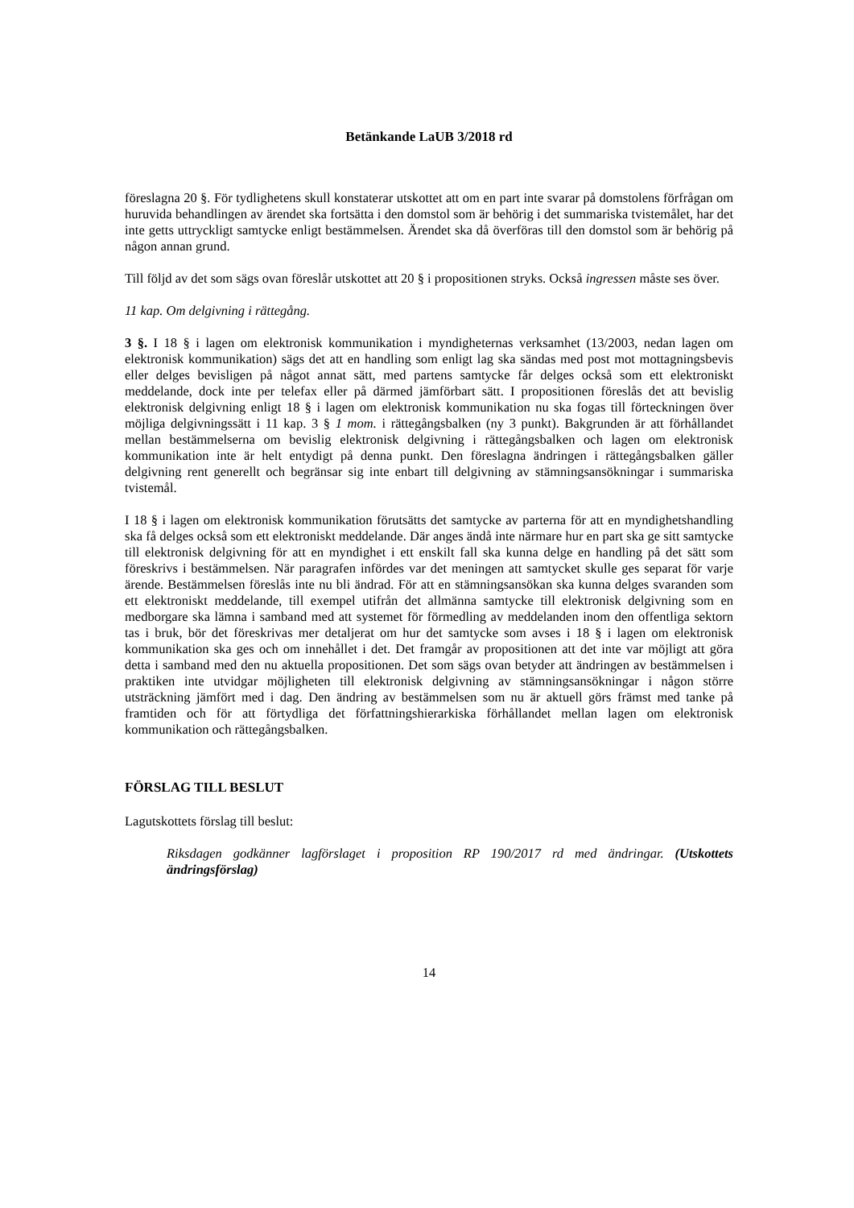Betänkande LaUB 3/2018 rd
föreslagna 20 §. För tydlighetens skull konstaterar utskottet att om en part inte svarar på domstolens förfrågan om huruvida behandlingen av ärendet ska fortsätta i den domstol som är behörig i det summariska tvistemålet, har det inte getts uttryckligt samtycke enligt bestämmelsen. Ärendet ska då överföras till den domstol som är behörig på någon annan grund.
Till följd av det som sägs ovan föreslår utskottet att 20 § i propositionen stryks. Också ingressen måste ses över.
11 kap. Om delgivning i rättegång.
3 §. I 18 § i lagen om elektronisk kommunikation i myndigheternas verksamhet (13/2003, nedan lagen om elektronisk kommunikation) sägs det att en handling som enligt lag ska sändas med post mot mottagningsbevis eller delges bevisligen på något annat sätt, med partens samtycke får delges också som ett elektroniskt meddelande, dock inte per telefax eller på därmed jämförbart sätt. I propositionen föreslås det att bevislig elektronisk delgivning enligt 18 § i lagen om elektronisk kommunikation nu ska fogas till förteckningen över möjliga delgivningssätt i 11 kap. 3 § 1 mom. i rättegångsbalken (ny 3 punkt). Bakgrunden är att förhållandet mellan bestämmelserna om bevislig elektronisk delgivning i rättegångsbalken och lagen om elektronisk kommunikation inte är helt entydigt på denna punkt. Den föreslagna ändringen i rättegångsbalken gäller delgivning rent generellt och begränsar sig inte enbart till delgivning av stämningsansökningar i summariska tvistemål.
I 18 § i lagen om elektronisk kommunikation förutsätts det samtycke av parterna för att en myndighetshandling ska få delges också som ett elektroniskt meddelande. Där anges ändå inte närmare hur en part ska ge sitt samtycke till elektronisk delgivning för att en myndighet i ett enskilt fall ska kunna delge en handling på det sätt som föreskrivs i bestämmelsen. När paragrafen infördes var det meningen att samtycket skulle ges separat för varje ärende. Bestämmelsen föreslås inte nu bli ändrad. För att en stämningsansökan ska kunna delges svaranden som ett elektroniskt meddelande, till exempel utifrån det allmänna samtycke till elektronisk delgivning som en medborgare ska lämna i samband med att systemet för förmedling av meddelanden inom den offentliga sektorn tas i bruk, bör det föreskrivas mer detaljerat om hur det samtycke som avses i 18 § i lagen om elektronisk kommunikation ska ges och om innehållet i det. Det framgår av propositionen att det inte var möjligt att göra detta i samband med den nu aktuella propositionen. Det som sägs ovan betyder att ändringen av bestämmelsen i praktiken inte utvidgar möjligheten till elektronisk delgivning av stämningsansökningar i någon större utsträckning jämfört med i dag. Den ändring av bestämmelsen som nu är aktuell görs främst med tanke på framtiden och för att förtydliga det författningshierarkiska förhållandet mellan lagen om elektronisk kommunikation och rättegångsbalken.
FÖRSLAG TILL BESLUT
Lagutskottets förslag till beslut:
Riksdagen godkänner lagförslaget i proposition RP 190/2017 rd med ändringar. (Utskottets ändringsförslag)
14